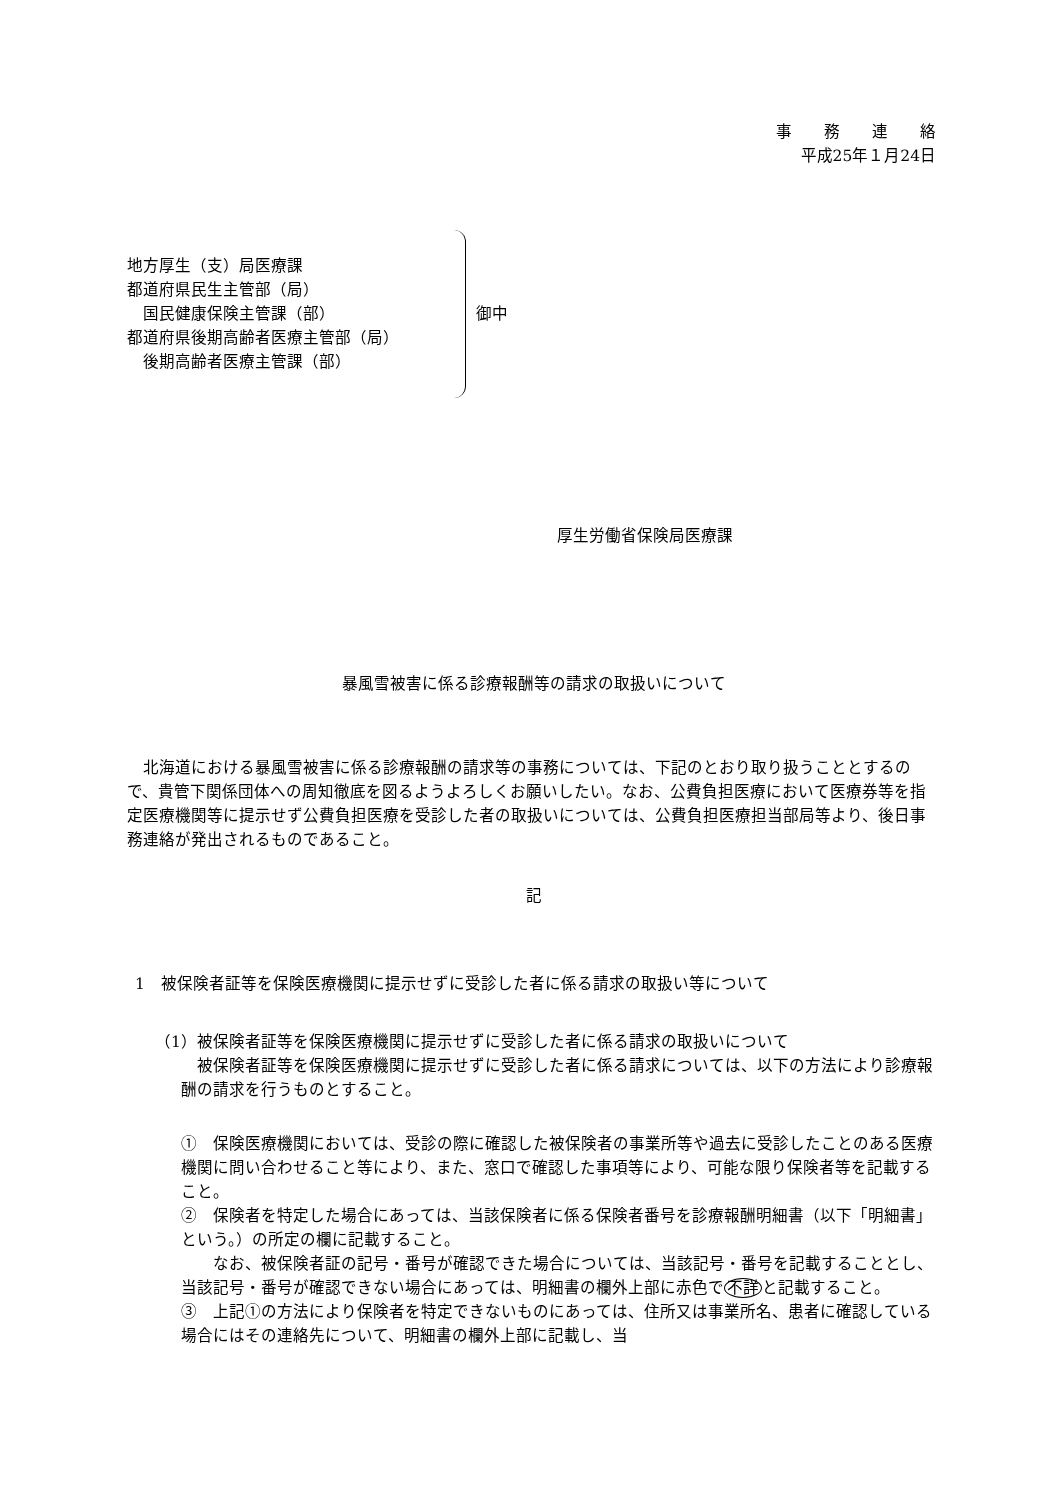事　　務　　連　　絡
平成25年１月24日
地方厚生（支）局医療課
都道府県民生主管部（局）
　国民健康保険主管課（部）
都道府県後期高齢者医療主管部（局）
　後期高齢者医療主管課（部）
御中
厚生労働省保険局医療課
暴風雪被害に係る診療報酬等の請求の取扱いについて
　北海道における暴風雪被害に係る診療報酬の請求等の事務については、下記のとおり取り扱うこととするので、貴管下関係団体への周知徹底を図るようよろしくお願いしたい。なお、公費負担医療において医療券等を指定医療機関等に提示せず公費負担医療を受診した者の取扱いについては、公費負担医療担当部局等より、後日事務連絡が発出されるものであること。
記
1　被保険者証等を保険医療機関に提示せずに受診した者に係る請求の取扱い等について
（1）被保険者証等を保険医療機関に提示せずに受診した者に係る請求の取扱いについて
　被保険者証等を保険医療機関に提示せずに受診した者に係る請求については、以下の方法により診療報酬の請求を行うものとすること。
①　保険医療機関においては、受診の際に確認した被保険者の事業所等や過去に受診したことのある医療機関に問い合わせること等により、また、窓口で確認した事項等により、可能な限り保険者等を記載すること。
②　保険者を特定した場合にあっては、当該保険者に係る保険者番号を診療報酬明細書（以下「明細書」という。）の所定の欄に記載すること。
　　なお、被保険者証の記号・番号が確認できた場合については、当該記号・番号を記載することとし、当該記号・番号が確認できない場合にあっては、明細書の欄外上部に赤色で不詳と記載すること。
③　上記①の方法により保険者を特定できないものにあっては、住所又は事業所名、患者に確認している場合にはその連絡先について、明細書の欄外上部に記載し、当